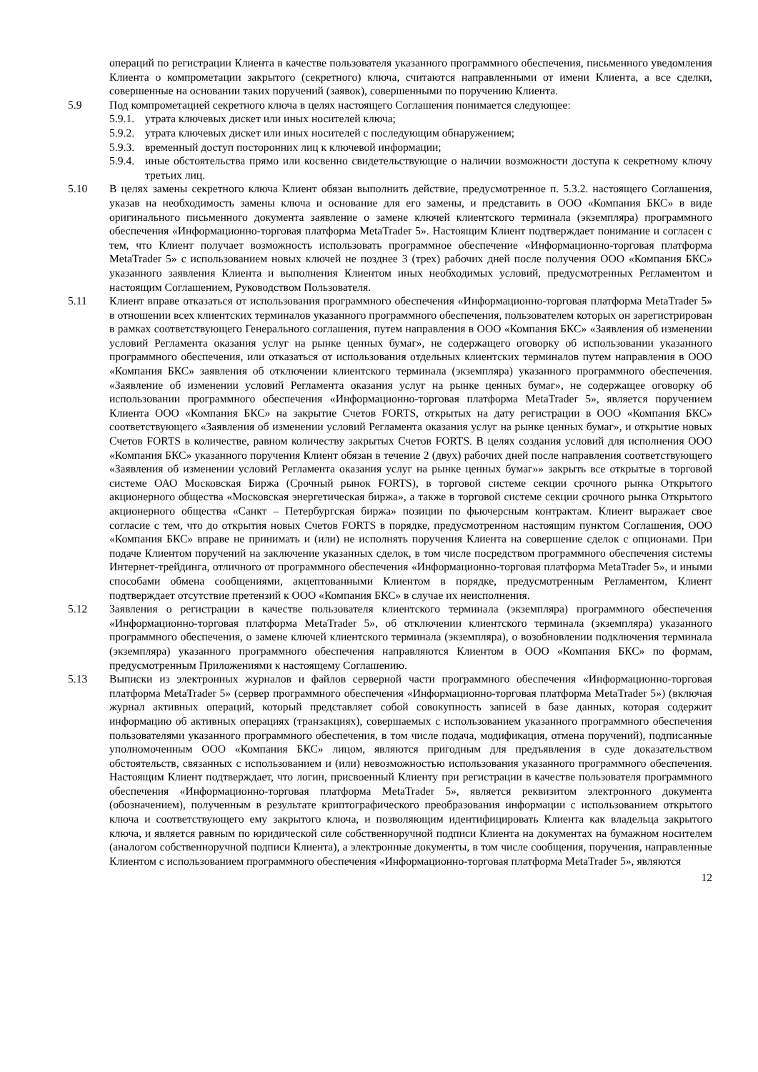операций по регистрации Клиента в качестве пользователя указанного программного обеспечения, письменного уведомления Клиента о компрометации закрытого (секретного) ключа, считаются направленными от имени Клиента, а все сделки, совершенные на основании таких поручений (заявок), совершенными по поручению Клиента.
5.9 Под компрометацией секретного ключа в целях настоящего Соглашения понимается следующее:
5.9.1.
утрата ключевых дискет или иных носителей ключа;
5.9.2.
утрата ключевых дискет или иных носителей с последующим обнаружением;
5.9.3.
временный доступ посторонних лиц к ключевой информации;
5.9.4.
иные обстоятельства прямо или косвенно свидетельствующие о наличии возможности доступа к секретному ключу третьих лиц.
5.10 В целях замены секретного ключа Клиент обязан выполнить действие, предусмотренное п. 5.3.2. настоящего Соглашения, указав на необходимость замены ключа и основание для его замены, и представить в ООО «Компания БКС» в виде оригинального письменного документа заявление о замене ключей клиентского терминала (экземпляра) программного обеспечения «Информационно-торговая платформа MetaTrader 5». Настоящим Клиент подтверждает понимание и согласен с тем, что Клиент получает возможность использовать программное обеспечение «Информационно-торговая платформа MetaTrader 5» с использованием новых ключей не позднее 3 (трех) рабочих дней после получения ООО «Компания БКС» указанного заявления Клиента и выполнения Клиентом иных необходимых условий, предусмотренных Регламентом и настоящим Соглашением, Руководством Пользователя.
5.11 Клиент вправе отказаться от использования программного обеспечения «Информационно-торговая платформа MetaTrader 5» в отношении всех клиентских терминалов указанного программного обеспечения, пользователем которых он зарегистрирован в рамках соответствующего Генерального соглашения, путем направления в ООО «Компания БКС» «Заявления об изменении условий Регламента оказания услуг на рынке ценных бумаг», не содержащего оговорку об использовании указанного программного обеспечения, или отказаться от использования отдельных клиентских терминалов путем направления в ООО «Компания БКС» заявления об отключении клиентского терминала (экземпляра) указанного программного обеспечения. «Заявление об изменении условий Регламента оказания услуг на рынке ценных бумаг», не содержащее оговорку об использовании программного обеспечения «Информационно-торговая платформа MetaTrader 5», является поручением Клиента ООО «Компания БКС» на закрытие Счетов FORTS, открытых на дату регистрации в ООО «Компания БКС» соответствующего «Заявления об изменении условий Регламента оказания услуг на рынке ценных бумаг», и открытие новых Счетов FORTS в количестве, равном количеству закрытых Счетов FORTS. В целях создания условий для исполнения ООО «Компания БКС» указанного поручения Клиент обязан в течение 2 (двух) рабочих дней после направления соответствующего «Заявления об изменении условий Регламента оказания услуг на рынке ценных бумаг»» закрыть все открытые в торговой системе ОАО Московская Биржа (Срочный рынок FORTS), в торговой системе секции срочного рынка Открытого акционерного общества «Московская энергетическая биржа», а также в торговой системе секции срочного рынка Открытого акционерного общества «Санкт – Петербургская биржа» позиции по фьючерсным контрактам. Клиент выражает свое согласие с тем, что до открытия новых Счетов FORTS в порядке, предусмотренном настоящим пунктом Соглашения, ООО «Компания БКС» вправе не принимать и (или) не исполнять поручения Клиента на совершение сделок с опционами. При подаче Клиентом поручений на заключение указанных сделок, в том числе посредством программного обеспечения системы Интернет-трейдинга, отличного от программного обеспечения «Информационно-торговая платформа MetaTrader 5», и иными способами обмена сообщениями, акцептованными Клиентом в порядке, предусмотренным Регламентом, Клиент подтверждает отсутствие претензий к ООО «Компания БКС» в случае их неисполнения.
5.12 Заявления о регистрации в качестве пользователя клиентского терминала (экземпляра) программного обеспечения «Информационно-торговая платформа MetaTrader 5», об отключении клиентского терминала (экземпляра) указанного программного обеспечения, о замене ключей клиентского терминала (экземпляра), о возобновлении подключения терминала (экземпляра) указанного программного обеспечения направляются Клиентом в ООО «Компания БКС» по формам, предусмотренным Приложениями к настоящему Соглашению.
5.13 Выписки из электронных журналов и файлов серверной части программного обеспечения «Информационно-торговая платформа MetaTrader 5» (сервер программного обеспечения «Информационно-торговая платформа MetaTrader 5») (включая журнал активных операций, который представляет собой совокупность записей в базе данных, которая содержит информацию об активных операциях (транзакциях), совершаемых с использованием указанного программного обеспечения пользователями указанного программного обеспечения, в том числе подача, модификация, отмена поручений), подписанные уполномоченным ООО «Компания БКС» лицом, являются пригодным для предъявления в суде доказательством обстоятельств, связанных с использованием и (или) невозможностью использования указанного программного обеспечения. Настоящим Клиент подтверждает, что логин, присвоенный Клиенту при регистрации в качестве пользователя программного обеспечения «Информационно-торговая платформа MetaTrader 5», является реквизитом электронного документа (обозначением), полученным в результате криптографического преобразования информации с использованием открытого ключа и соответствующего ему закрытого ключа, и позволяющим идентифицировать Клиента как владельца закрытого ключа, и является равным по юридической силе собственноручной подписи Клиента на документах на бумажном носителем (аналогом собственноручной подписи Клиента), а электронные документы, в том числе сообщения, поручения, направленные Клиентом с использованием программного обеспечения «Информационно-торговая платформа MetaTrader 5», являются
12